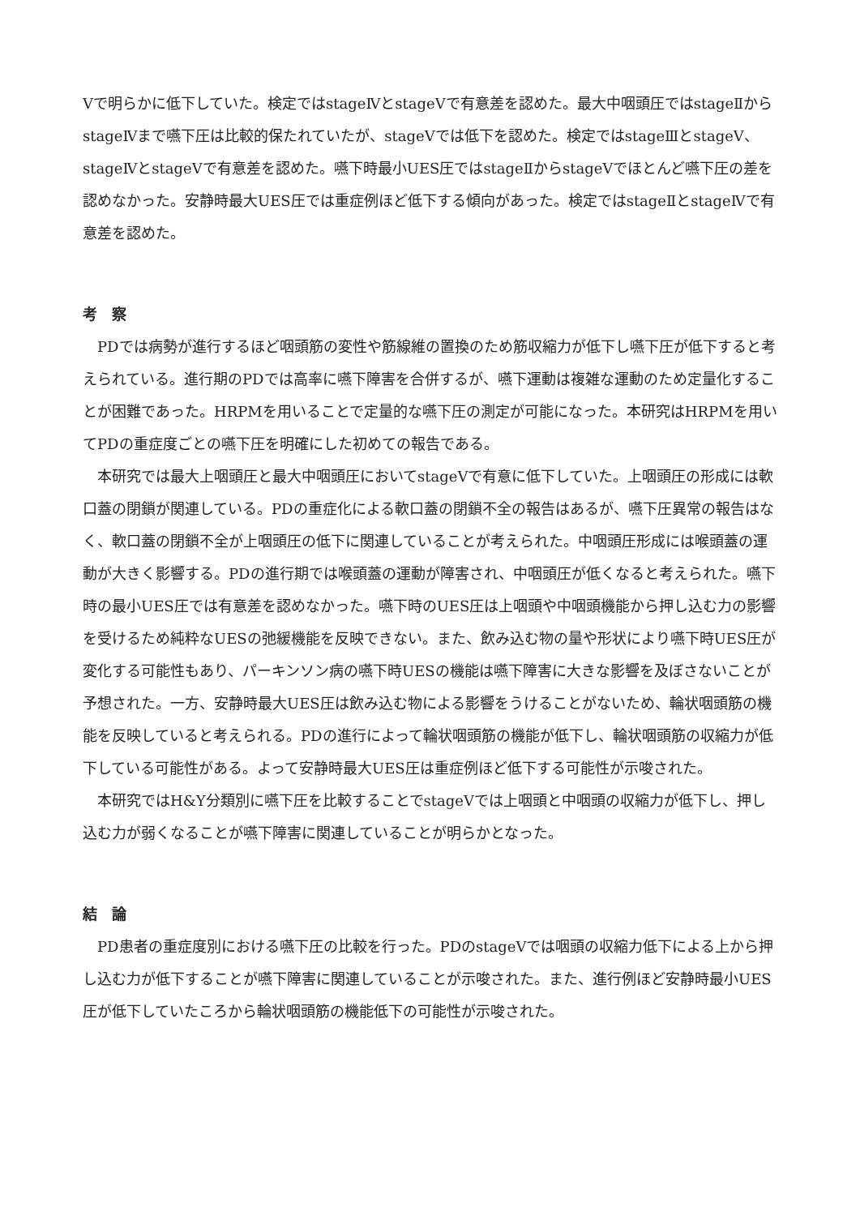Ⅴで明らかに低下していた。検定ではstageⅣとstageⅤで有意差を認めた。最大中咽頭圧ではstageⅡからstageⅣまで嚥下圧は比較的保たれていたが、stageⅤでは低下を認めた。検定ではstageⅢとstageⅤ、stageⅣとstageⅤで有意差を認めた。嚥下時最小UES圧ではstageⅡからstageⅤでほとんど嚥下圧の差を認めなかった。安静時最大UES圧では重症例ほど低下する傾向があった。検定ではstageⅡとstageⅣで有意差を認めた。
考　察
　PDでは病勢が進行するほど咽頭筋の変性や筋線維の置換のため筋収縮力が低下し嚥下圧が低下すると考えられている。進行期のPDでは高率に嚥下障害を合併するが、嚥下運動は複雑な運動のため定量化することが困難であった。HRPMを用いることで定量的な嚥下圧の測定が可能になった。本研究はHRPMを用いてPDの重症度ごとの嚥下圧を明確にした初めての報告である。
　本研究では最大上咽頭圧と最大中咽頭圧においてstageⅤで有意に低下していた。上咽頭圧の形成には軟口蓋の閉鎖が関連している。PDの重症化による軟口蓋の閉鎖不全の報告はあるが、嚥下圧異常の報告はなく、軟口蓋の閉鎖不全が上咽頭圧の低下に関連していることが考えられた。中咽頭圧形成には喉頭蓋の運動が大きく影響する。PDの進行期では喉頭蓋の運動が障害され、中咽頭圧が低くなると考えられた。嚥下時の最小UES圧では有意差を認めなかった。嚥下時のUES圧は上咽頭や中咽頭機能から押し込む力の影響を受けるため純粋なUESの弛緩機能を反映できない。また、飲み込む物の量や形状により嚥下時UES圧が変化する可能性もあり、パーキンソン病の嚥下時UESの機能は嚥下障害に大きな影響を及ぼさないことが予想された。一方、安静時最大UES圧は飲み込む物による影響をうけることがないため、輪状咽頭筋の機能を反映していると考えられる。PDの進行によって輪状咽頭筋の機能が低下し、輪状咽頭筋の収縮力が低下している可能性がある。よって安静時最大UES圧は重症例ほど低下する可能性が示唆された。
　本研究ではH&Y分類別に嚥下圧を比較することでstageⅤでは上咽頭と中咽頭の収縮力が低下し、押し込む力が弱くなることが嚥下障害に関連していることが明らかとなった。
結　論
　PD患者の重症度別における嚥下圧の比較を行った。PDのstageⅤでは咽頭の収縮力低下による上から押し込む力が低下することが嚥下障害に関連していることが示唆された。また、進行例ほど安静時最小UES圧が低下していたころから輪状咽頭筋の機能低下の可能性が示唆された。